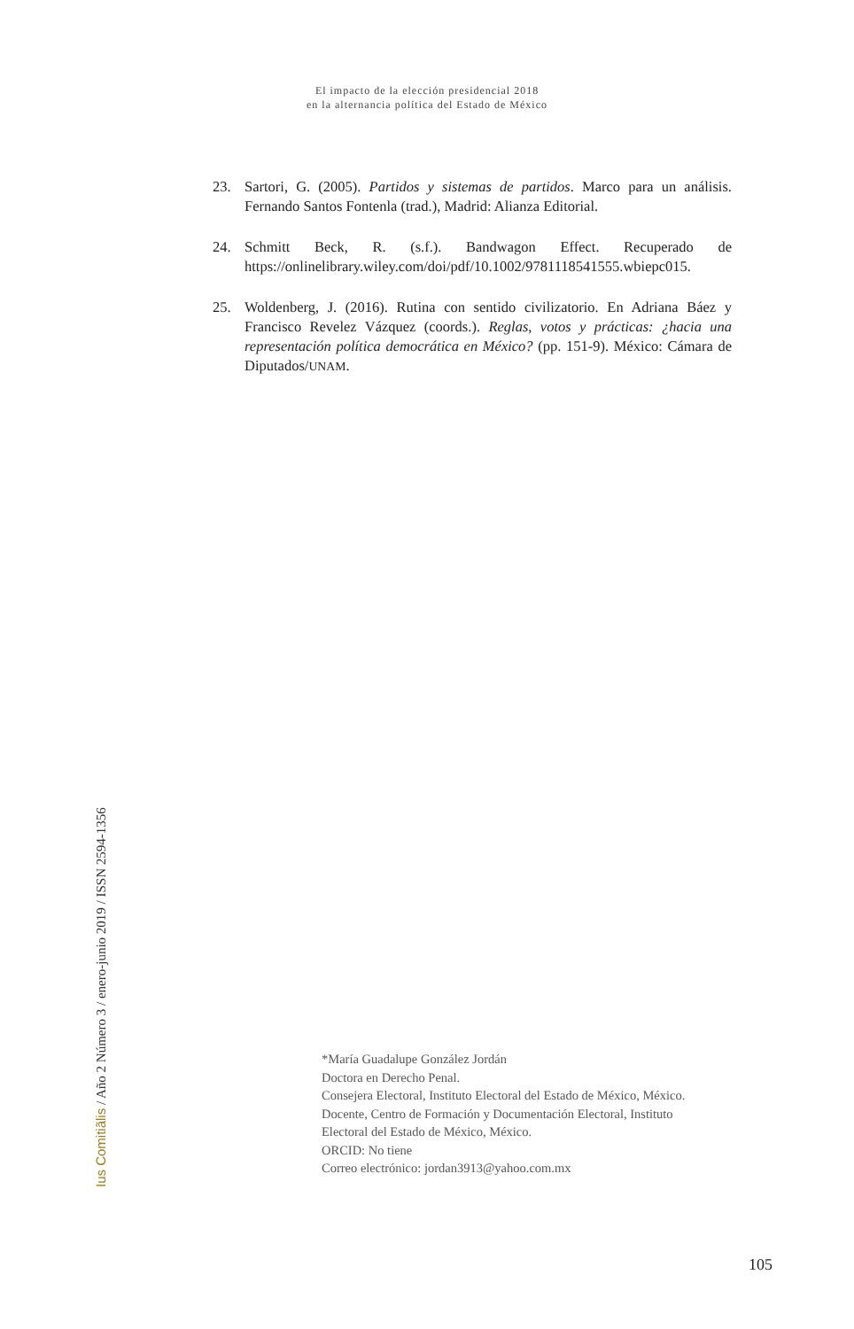El impacto de la elección presidencial 2018
en la alternancia política del Estado de México
23. Sartori, G. (2005). Partidos y sistemas de partidos. Marco para un análisis. Fernando Santos Fontenla (trad.), Madrid: Alianza Editorial.
24. Schmitt Beck, R. (s.f.). Bandwagon Effect. Recuperado de https://onlinelibrary.wiley.com/doi/pdf/10.1002/9781118541555.wbiepc015.
25. Woldenberg, J. (2016). Rutina con sentido civilizatorio. En Adriana Báez y Francisco Revelez Vázquez (coords.). Reglas, votos y prácticas: ¿hacia una representación política democrática en México? (pp. 151-9). México: Cámara de Diputados/UNAM.
Ius Comitiãlis / Año 2 Número 3 / enero-junio 2019 / ISSN 2594-1356
*María Guadalupe González Jordán
Doctora en Derecho Penal.
Consejera Electoral, Instituto Electoral del Estado de México, México.
Docente, Centro de Formación y Documentación Electoral, Instituto
Electoral del Estado de México, México.
ORCID: No tiene
Correo electrónico: jordan3913@yahoo.com.mx
105